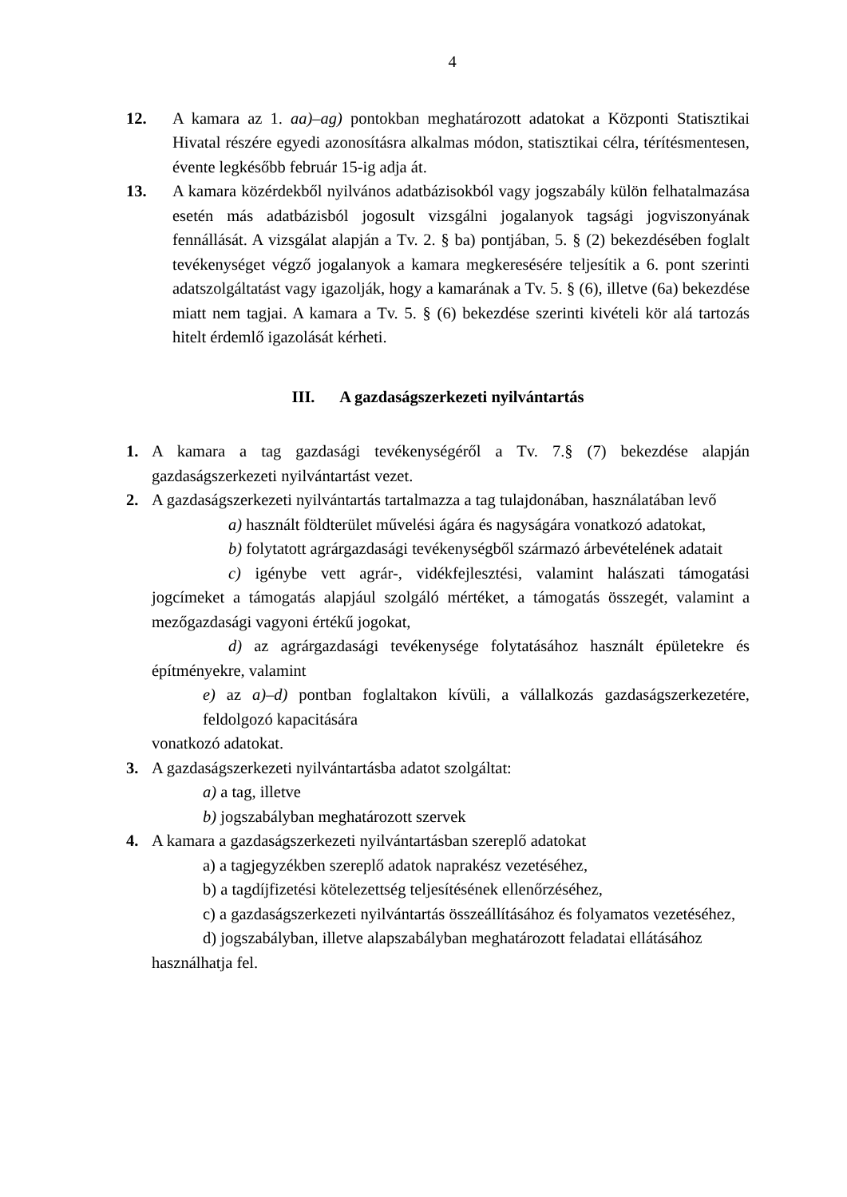4
12. A kamara az 1. aa)–ag) pontokban meghatározott adatokat a Központi Statisztikai Hivatal részére egyedi azonosításra alkalmas módon, statisztikai célra, térítésmentesen, évente legkésőbb február 15-ig adja át.
13. A kamara közérdekből nyilvános adatbázisokból vagy jogszabály külön felhatalmazása esetén más adatbázisból jogosult vizsgálni jogalanyok tagsági jogviszonyának fennállását. A vizsgálat alapján a Tv. 2. § ba) pontjában, 5. § (2) bekezdésében foglalt tevékenységet végző jogalanyok a kamara megkeresésére teljesítik a 6. pont szerinti adatszolgáltatást vagy igazolják, hogy a kamarának a Tv. 5. § (6), illetve (6a) bekezdése miatt nem tagjai. A kamara a Tv. 5. § (6) bekezdése szerinti kivételi kör alá tartozás hitelt érdemlő igazolását kérheti.
III. A gazdaságszerkezeti nyilvántartás
1. A kamara a tag gazdasági tevékenységéről a Tv. 7.§ (7) bekezdése alapján gazdaságszerkezeti nyilvántartást vezet.
2. A gazdaságszerkezeti nyilvántartás tartalmazza a tag tulajdonában, használatában levő
a) használt földterület művelési ágára és nagyságára vonatkozó adatokat,
b) folytatott agrárgazdasági tevékenységből származó árbevételének adatait
c) igénybe vett agrár-, vidékfejlesztési, valamint halászati támogatási jogcímeket a támogatás alapjául szolgáló mértéket, a támogatás összegét, valamint a mezőgazdasági vagyoni értékű jogokat,
d) az agrárgazdasági tevékenysége folytatásához használt épületekre és építményekre, valamint
e) az a)–d) pontban foglaltakon kívüli, a vállalkozás gazdaságszerkezetére, feldolgozó kapacitására
vonatkozó adatokat.
3. A gazdaságszerkezeti nyilvántartásba adatot szolgáltat:
a) a tag, illetve
b) jogszabályban meghatározott szervek
4. A kamara a gazdaságszerkezeti nyilvántartásban szereplő adatokat
a) a tagjegyzékben szereplő adatok naprakész vezetéséhez,
b) a tagdíjfizetési kötelezettség teljesítésének ellenőrzéséhez,
c) a gazdaságszerkezeti nyilvántartás összeállításához és folyamatos vezetéséhez,
d) jogszabályban, illetve alapszabályban meghatározott feladatai ellátásához
használhatja fel.